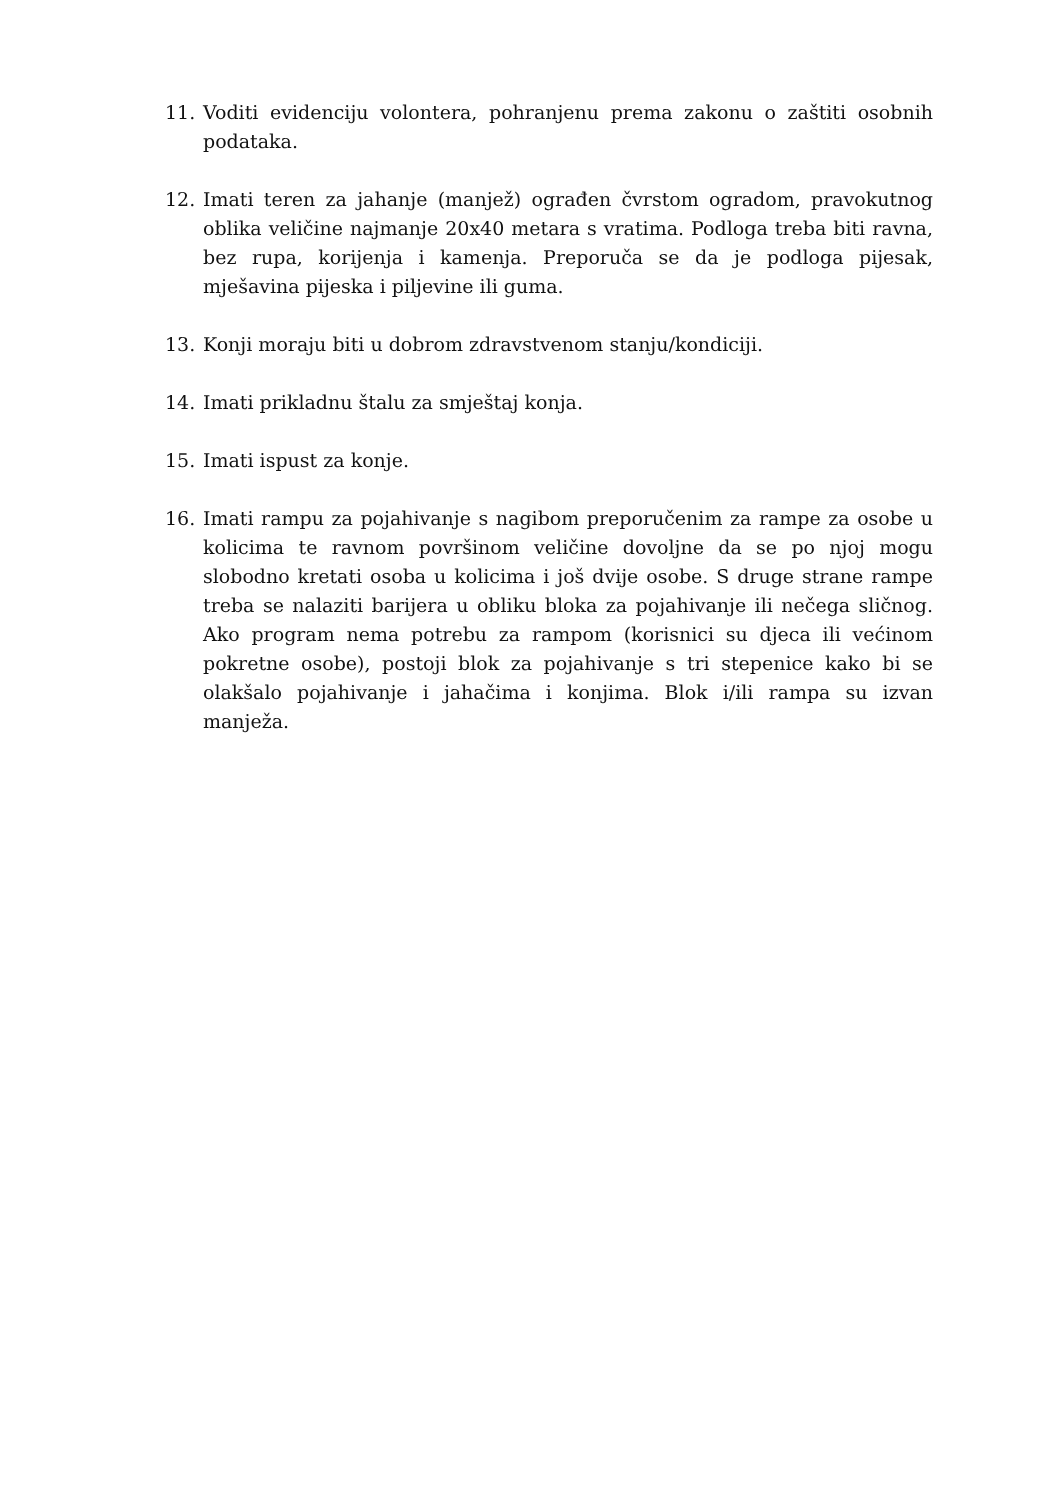11. Voditi evidenciju volontera, pohranjenu prema zakonu o zaštiti osobnih podataka.
12. Imati teren za jahanje (manjež) ograđen čvrstom ogradom, pravokutnog oblika veličine najmanje 20x40 metara s vratima. Podloga treba biti ravna, bez rupa, korijenja i kamenja. Preporuča se da je podloga pijesak, mješavina pijeska i piljevine ili guma.
13. Konji moraju biti u dobrom zdravstvenom stanju/kondiciji.
14. Imati prikladnu štalu za smještaj konja.
15. Imati ispust za konje.
16. Imati rampu za pojahivanje s nagibom preporučenim za rampe za osobe u kolicima te ravnom površinom veličine dovoljne da se po njoj mogu slobodno kretati osoba u kolicima i još dvije osobe. S druge strane rampe treba se nalaziti barijera u obliku bloka za pojahivanje ili nečega sličnog. Ako program nema potrebu za rampom (korisnici su djeca ili većinom pokretne osobe), postoji blok za pojahivanje s tri stepenice kako bi se olakšalo pojahivanje i jahačima i konjima. Blok i/ili rampa su izvan manježa.